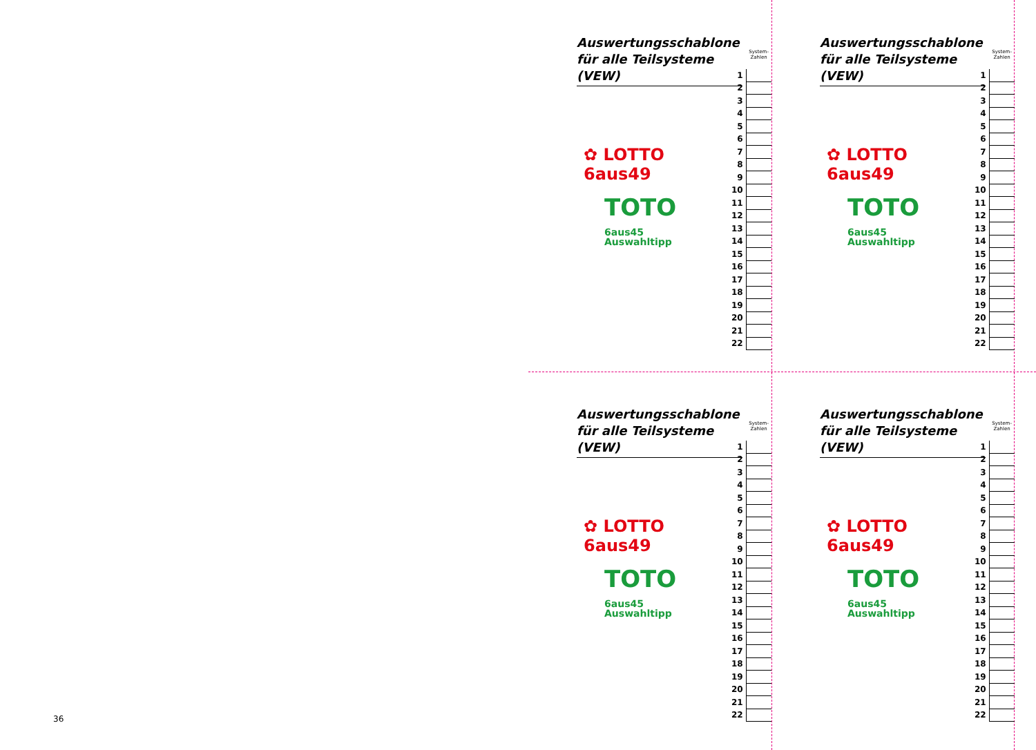Auswertungsschablone für alle Teilsysteme (VEW)
✿ LOTTO 6aus49
TOTO 6aus45
Auswahltipp
| | System- Zahlen |
| --- | --- |
| 1 | |
| 2 | |
| 3 | |
| 4 | |
| 5 | |
| 6 | |
| 7 | |
| 8 | |
| 9 | |
| 10 | |
| 11 | |
| 12 | |
| 13 | |
| 14 | |
| 15 | |
| 16 | |
| 17 | |
| 18 | |
| 19 | |
| 20 | |
| 21 | |
| 22 | |
Auswertungsschablone für alle Teilsysteme (VEW)
✿ LOTTO 6aus49
TOTO 6aus45
Auswahltipp
| | System- Zahlen |
| --- | --- |
| 1 | |
| 2 | |
| 3 | |
| 4 | |
| 5 | |
| 6 | |
| 7 | |
| 8 | |
| 9 | |
| 10 | |
| 11 | |
| 12 | |
| 13 | |
| 14 | |
| 15 | |
| 16 | |
| 17 | |
| 18 | |
| 19 | |
| 20 | |
| 21 | |
| 22 | |
Auswertungsschablone für alle Teilsysteme (VEW)
✿ LOTTO 6aus49
TOTO 6aus45
Auswahltipp
| | System- Zahlen |
| --- | --- |
| 1 | |
| 2 | |
| 3 | |
| 4 | |
| 5 | |
| 6 | |
| 7 | |
| 8 | |
| 9 | |
| 10 | |
| 11 | |
| 12 | |
| 13 | |
| 14 | |
| 15 | |
| 16 | |
| 17 | |
| 18 | |
| 19 | |
| 20 | |
| 21 | |
| 22 | |
Auswertungsschablone für alle Teilsysteme (VEW)
✿ LOTTO 6aus49
TOTO 6aus45
Auswahltipp
| | System- Zahlen |
| --- | --- |
| 1 | |
| 2 | |
| 3 | |
| 4 | |
| 5 | |
| 6 | |
| 7 | |
| 8 | |
| 9 | |
| 10 | |
| 11 | |
| 12 | |
| 13 | |
| 14 | |
| 15 | |
| 16 | |
| 17 | |
| 18 | |
| 19 | |
| 20 | |
| 21 | |
| 22 | |
36